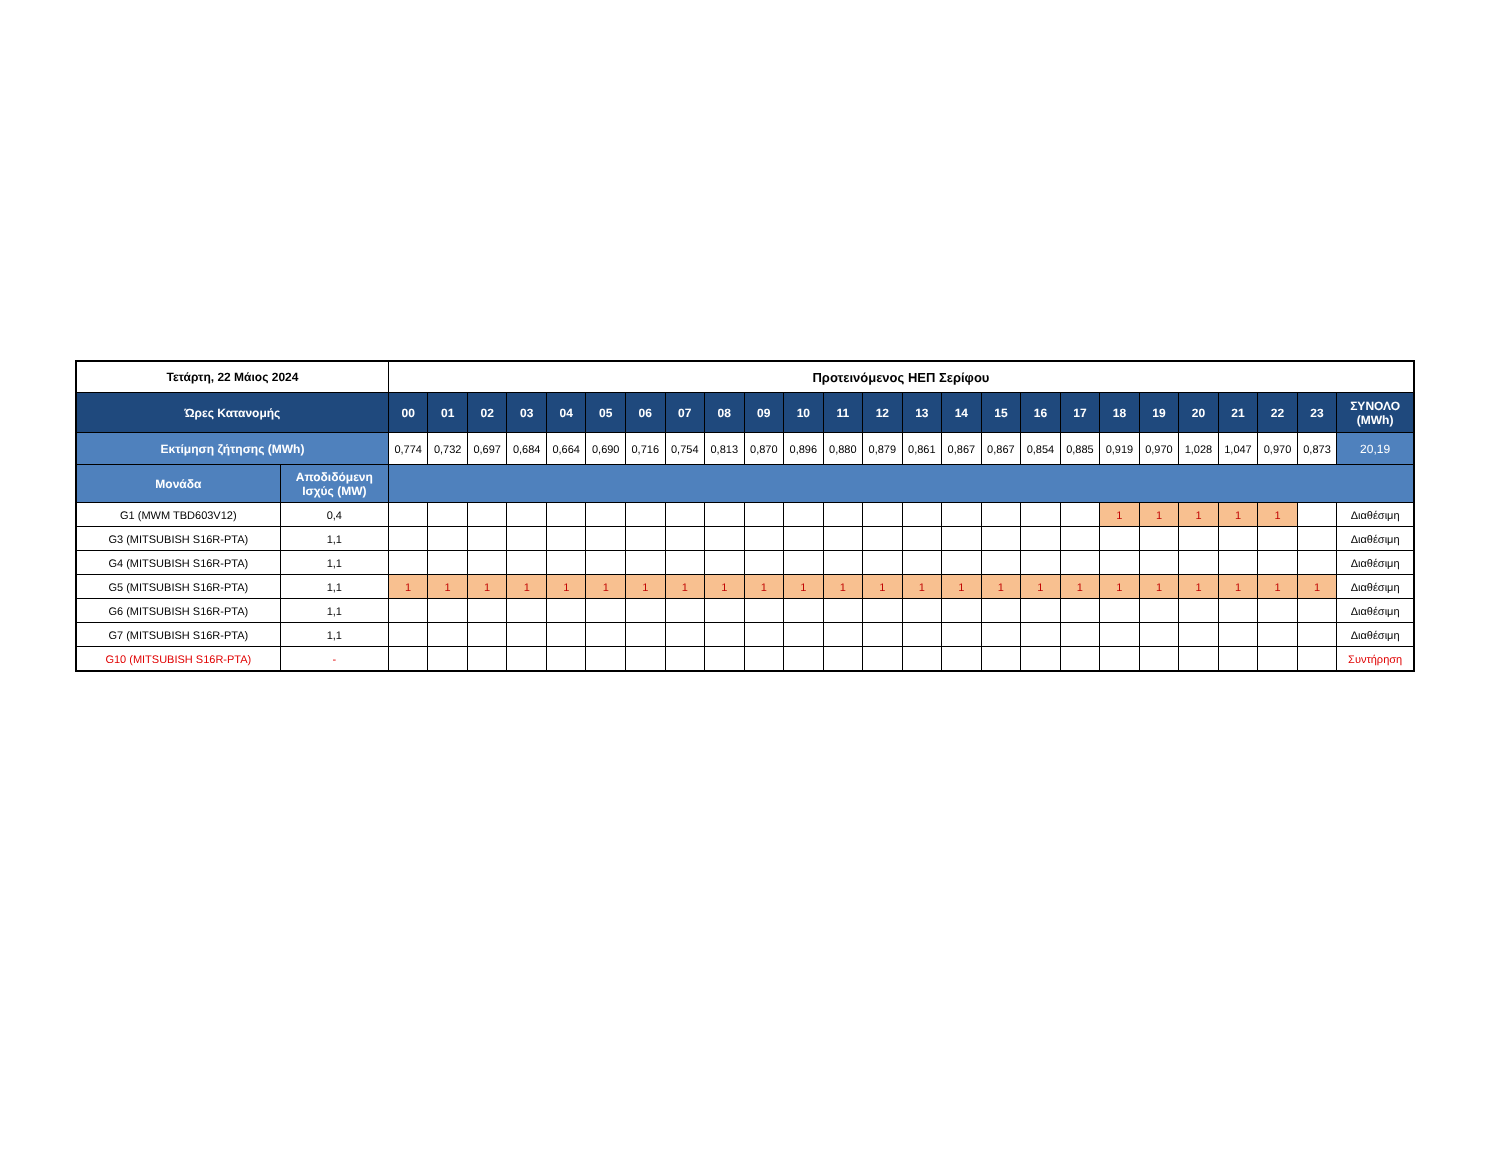| Τετάρτη, 22 Μάιος 2024 | | Προτεινόμενος ΗΕΠ Σερίφου | | | | | | | | | | | | | | | | | | | | | | | | |
| --- | --- | --- | --- | --- | --- | --- | --- | --- | --- | --- | --- | --- | --- | --- | --- | --- | --- | --- | --- | --- | --- | --- | --- | --- | --- | --- |
| Ώρες Κατανομής | | 00 | 01 | 02 | 03 | 04 | 05 | 06 | 07 | 08 | 09 | 10 | 11 | 12 | 13 | 14 | 15 | 16 | 17 | 18 | 19 | 20 | 21 | 22 | 23 | ΣΥΝΟΛΟ (MWh) |
| Εκτίμηση ζήτησης (MWh) | | 0,774 | 0,732 | 0,697 | 0,684 | 0,664 | 0,690 | 0,716 | 0,754 | 0,813 | 0,870 | 0,896 | 0,880 | 0,879 | 0,861 | 0,867 | 0,867 | 0,854 | 0,885 | 0,919 | 0,970 | 1,028 | 1,047 | 0,970 | 0,873 | 20,19 |
| Μονάδα | Αποδιδόμενη Ισχύς (MW) | | | | | | | | | | | | | | | | | | | | | | | | | |
| G1 (MWM TBD603V12) | 0,4 | | | | | | | | | | | | | | | | | | | 1 | 1 | 1 | 1 | 1 | | Διαθέσιμη |
| G3 (MITSUBISH S16R-PTA) | 1,1 | | | | | | | | | | | | | | | | | | | | | | | | | Διαθέσιμη |
| G4 (MITSUBISH S16R-PTA) | 1,1 | | | | | | | | | | | | | | | | | | | | | | | | | Διαθέσιμη |
| G5 (MITSUBISH S16R-PTA) | 1,1 | 1 | 1 | 1 | 1 | 1 | 1 | 1 | 1 | 1 | 1 | 1 | 1 | 1 | 1 | 1 | 1 | 1 | 1 | 1 | 1 | 1 | 1 | 1 | 1 | Διαθέσιμη |
| G6 (MITSUBISH S16R-PTA) | 1,1 | | | | | | | | | | | | | | | | | | | | | | | | | Διαθέσιμη |
| G7 (MITSUBISH S16R-PTA) | 1,1 | | | | | | | | | | | | | | | | | | | | | | | | | Διαθέσιμη |
| G10 (MITSUBISH S16R-PTA) | - | | | | | | | | | | | | | | | | | | | | | | | | | Συντήρηση |